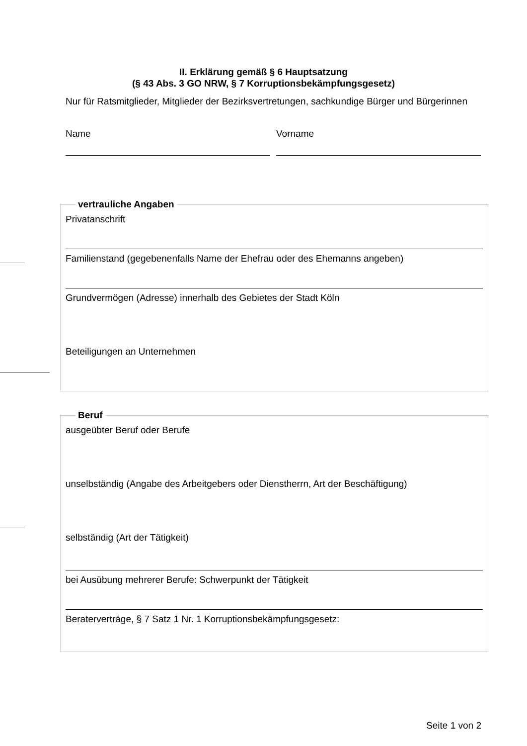II. Erklärung gemäß § 6 Hauptsatzung
(§ 43 Abs. 3 GO NRW, § 7 Korruptionsbekämpfungsgesetz)
Nur für Ratsmitglieder, Mitglieder der Bezirksvertretungen, sachkundige Bürger und Bürgerinnen
Name Vorname
vertrauliche Angaben
Privatanschrift
Familienstand (gegebenenfalls Name der Ehefrau oder des Ehemanns angeben)
Grundvermögen (Adresse) innerhalb des Gebietes der Stadt Köln
Beteiligungen an Unternehmen
Beruf
ausgeübter Beruf oder Berufe
unselbständig (Angabe des Arbeitgebers oder Dienstherrn, Art der Beschäftigung)
selbständig (Art der Tätigkeit)
bei Ausübung mehrerer Berufe: Schwerpunkt der Tätigkeit
Beraterverträge, § 7 Satz 1 Nr. 1 Korruptionsbekämpfungsgesetz:
Seite 1 von 2